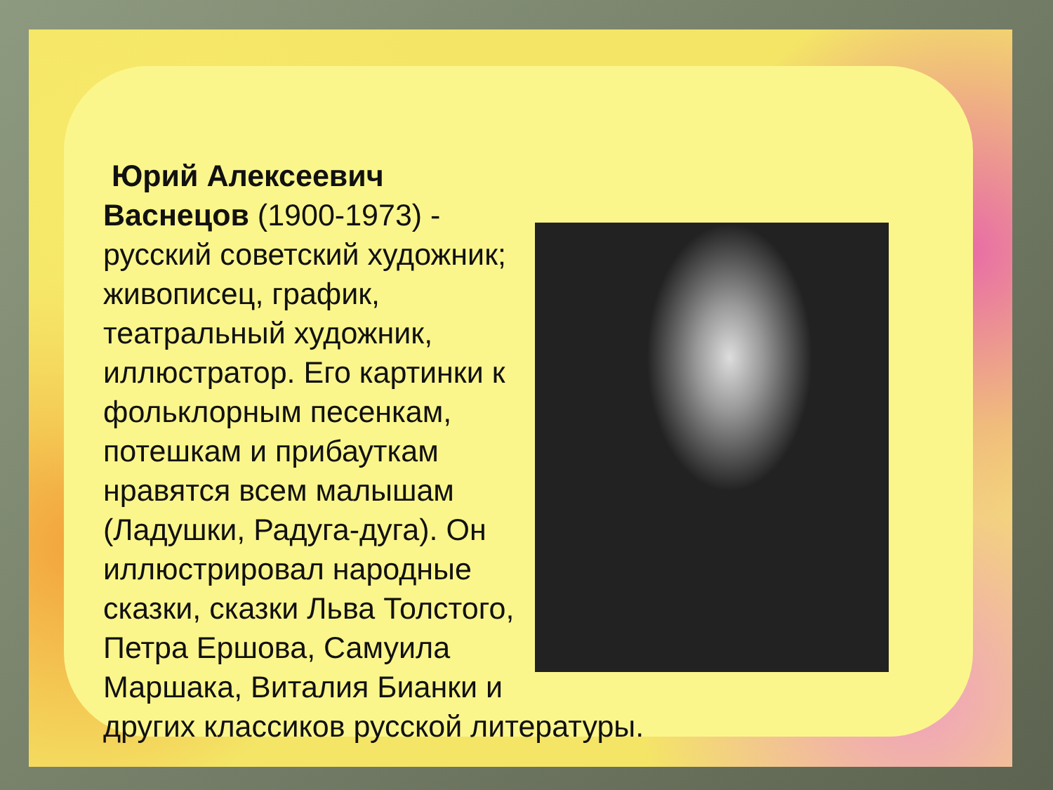Юрий Алексеевич Васнецов (1900-1973) - русский советский художник; живописец, график, театральный художник, иллюстратор. Его картинки к фольклорным песенкам, потешкам и прибауткам нравятся всем малышам (Ладушки, Радуга-дуга). Он иллюстрировал народные сказки, сказки Льва Толстого, Петра Ершова, Самуила Маршака, Виталия Бианки и других классиков русской литературы.